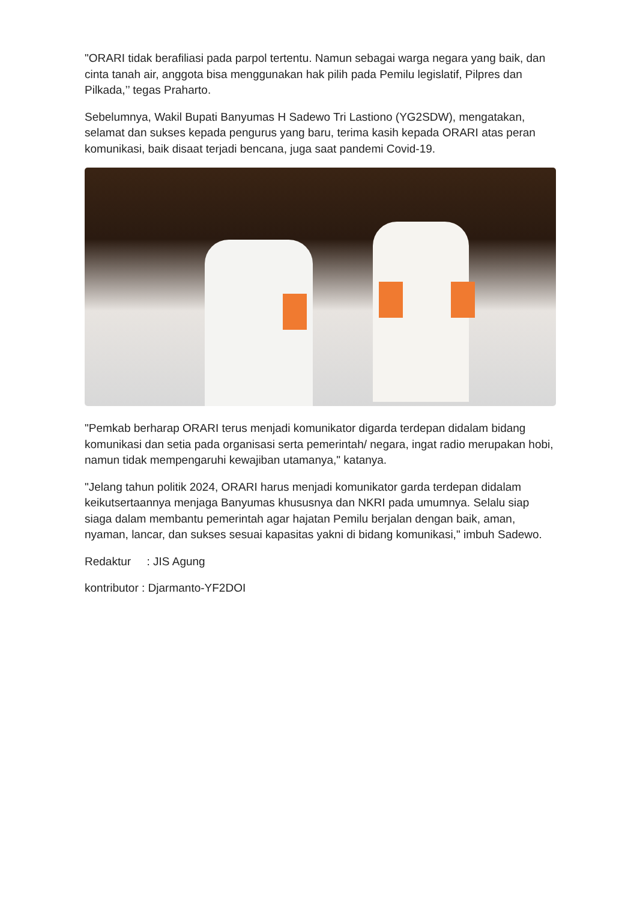"ORARI tidak berafiliasi pada parpol tertentu. Namun sebagai warga negara yang baik, dan cinta tanah air, anggota bisa menggunakan hak pilih pada Pemilu legislatif, Pilpres dan Pilkada,’’ tegas Praharto.
Sebelumnya, Wakil Bupati Banyumas H Sadewo Tri Lastiono (YG2SDW), mengatakan, selamat dan sukses kepada pengurus yang baru, terima kasih kepada ORARI atas peran komunikasi, baik disaat terjadi bencana, juga saat pandemi Covid-19.
"Pemkab berharap ORARI terus menjadi komunikator digarda terdepan didalam bidang komunikasi dan setia pada organisasi serta pemerintah/ negara, ingat radio merupakan hobi, namun tidak mempengaruhi kewajiban utamanya," katanya.
"Jelang tahun politik 2024, ORARI harus menjadi komunikator garda terdepan didalam keikutsertaannya menjaga Banyumas khususnya dan NKRI pada umumnya. Selalu siap siaga dalam membantu pemerintah agar hajatan Pemilu berjalan dengan baik, aman, nyaman, lancar, dan sukses sesuai kapasitas yakni di bidang komunikasi," imbuh Sadewo.
Redaktur : JIS Agung
kontributor : Djarmanto-YF2DOI